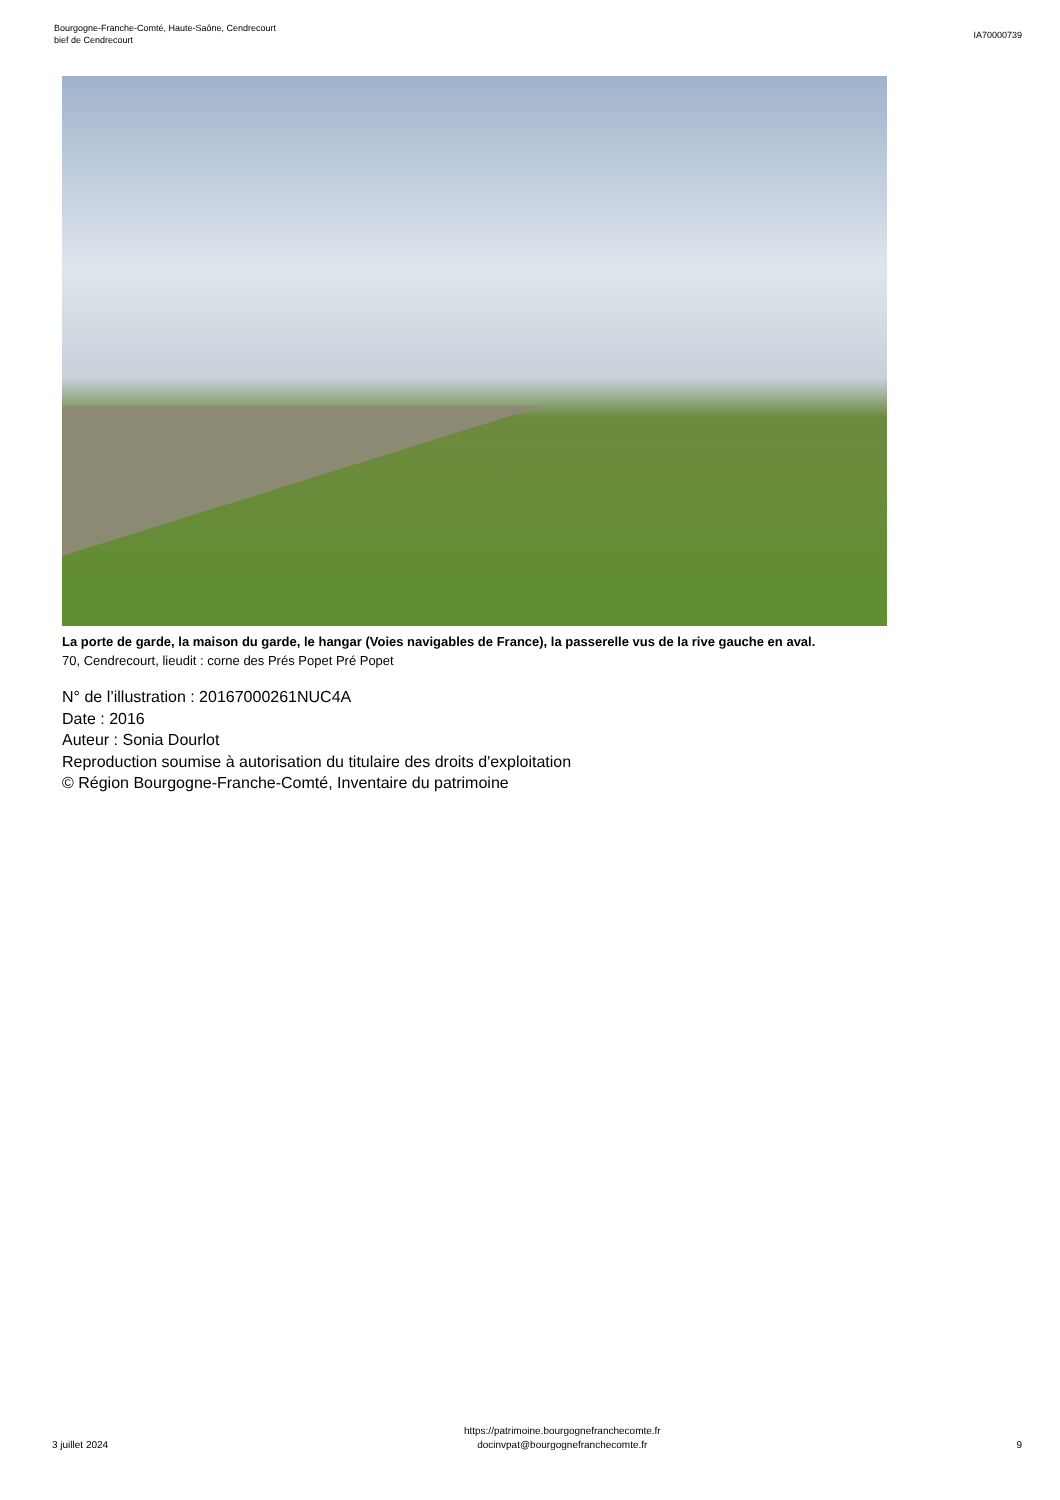Bourgogne-Franche-Comté, Haute-Saône, Cendrecourt
bief de Cendrecourt
IA70000739
La porte de garde, la maison du garde, le hangar (Voies navigables de France), la passerelle vus de la rive gauche en aval.
70, Cendrecourt, lieudit : corne des Prés Popet Pré Popet
N° de l’illustration : 20167000261NUC4A
Date : 2016
Auteur : Sonia Dourlot
Reproduction soumise à autorisation du titulaire des droits d'exploitation
© Région Bourgogne-Franche-Comté, Inventaire du patrimoine
3 juillet 2024
https://patrimoine.bourgognefranchecomte.fr
docinvpat@bourgognefranchecomte.fr
9